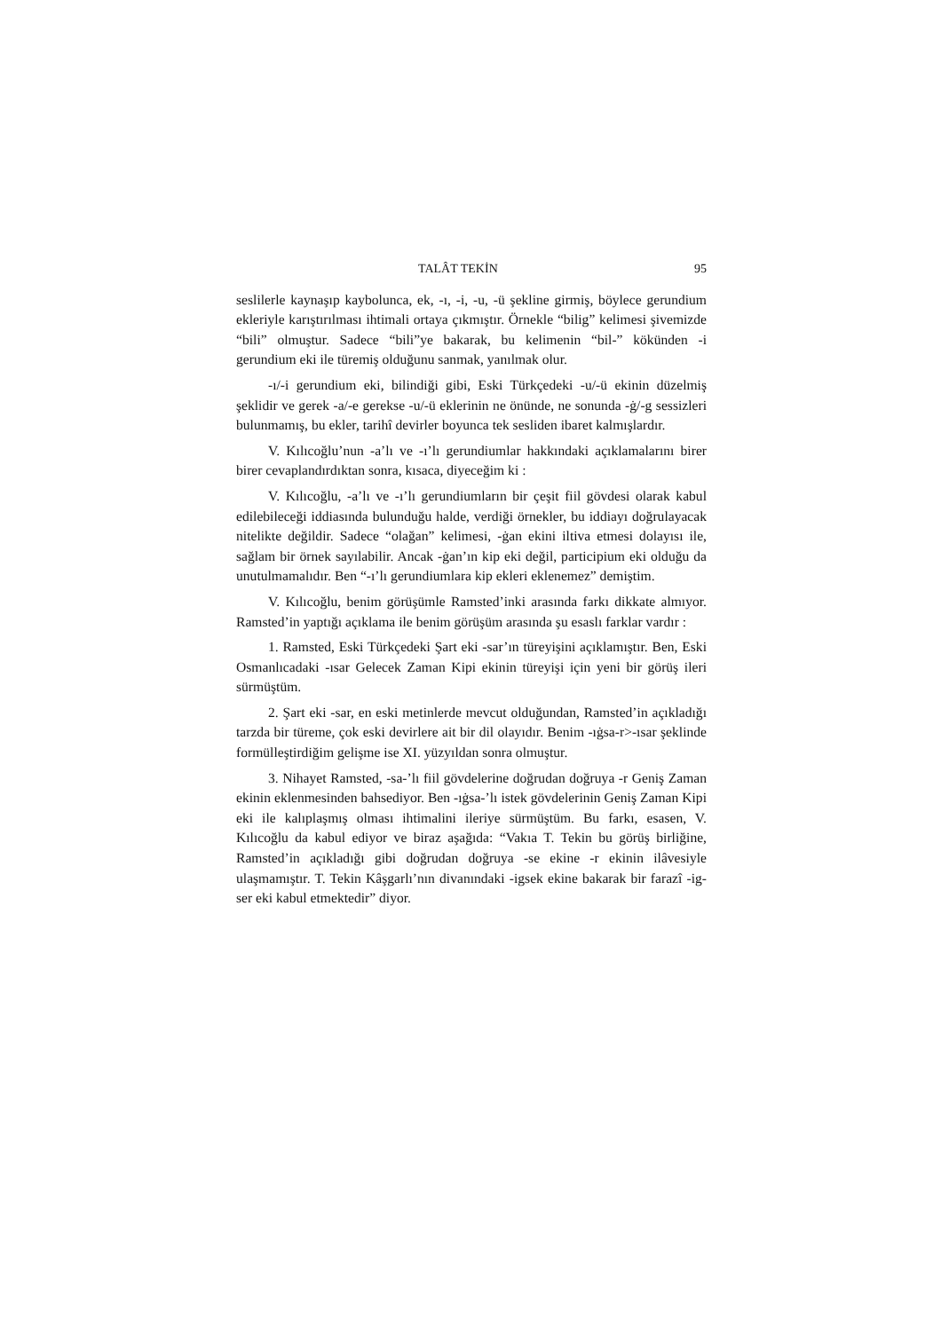TALÂT TEKİN 95
seslilerle kaynaşıp kaybolunca, ek, -ı, -i, -u, -ü şekline girmiş, böylece gerundium ekleriyle karıştırılması ihtimali ortaya çıkmıştır. Örnekle “bilig” kelimesi şivemizde “bili” olmuştur. Sadece “bili”ye bakarak, bu kelimenin “bil-” kökünden -i gerundium eki ile türemiş olduğunu sanmak, yanılmak olur.
-ı/-i gerundium eki, bilindiği gibi, Eski Türkçedeki -u/-ü ekinin düzelmiş şeklidir ve gerek -a/-e gerekse -u/-ü eklerinin ne önünde, ne sonunda -ġ/-g sessizleri bulunmamış, bu ekler, tarihî devirler boyunca tek sesliden ibaret kalmışlardır.
V. Kılıcoğlu’nun -a’lı ve -ı’lı gerundiumlar hakkındaki açıklamalarını birer birer cevaplandırdıktan sonra, kısaca, diyeceğim ki :
V. Kılıcoğlu, -a’lı ve -ı’lı gerundiumların bir çeşit fiil gövdesi olarak kabul edilebileceği iddiasında bulunduğu halde, verdiği örnekler, bu iddiayı doğrulayacak nitelikte değildir. Sadece “olağan” kelimesi, -ġan ekini iltiva etmesi dolayısı ile, sağlam bir örnek sayılabilir. Ancak -ġan’ın kip eki değil, participium eki olduğu da unutulmamalıdır. Ben “-ı’lı gerundiumlara kip ekleri eklenemez” demiştim.
V. Kılıcoğlu, benim görüşümle Ramsted’inki arasında farkı dikkate almıyor. Ramsted’in yaptığı açıklama ile benim görüşüm arasında şu esaslı farklar vardır :
1. Ramsted, Eski Türkçedeki Şart eki -sar’ın türeyişini açıklamıştır. Ben, Eski Osmanlıcadaki -ısar Gelecek Zaman Kipi ekinin türeyişi için yeni bir görüş ileri sürmüştüm.
2. Şart eki -sar, en eski metinlerde mevcut olduğundan, Ramsted’in açıkladığı tarzda bir türeme, çok eski devirlere ait bir dil olayıdır. Benim -ıġsa-r>-ısar şeklinde formülleştirdiğim gelişme ise XI. yüzyıldan sonra olmuştur.
3. Nihayet Ramsted, -sa-’lı fiil gövdelerine doğrudan doğruya -r Geniş Zaman ekinin eklenmesinden bahsediyor. Ben -ıġsa-’lı istek gövdelerinin Geniş Zaman Kipi eki ile kalıplaşmış olması ihtimalini ileriye sürmüştüm. Bu farkı, esasen, V. Kılıcoğlu da kabul ediyor ve biraz aşağıda: “Vakıa T. Tekin bu görüş birliğine, Ramsted’in açıkladığı gibi doğrudan doğruya -se ekine -r ekinin ilâvesiyle ulaşmamıştır. T. Tekin Kâşgarlı’nın divanındaki -igsek ekine bakarak bir farazî -ig-ser eki kabul etmektedir” diyor.